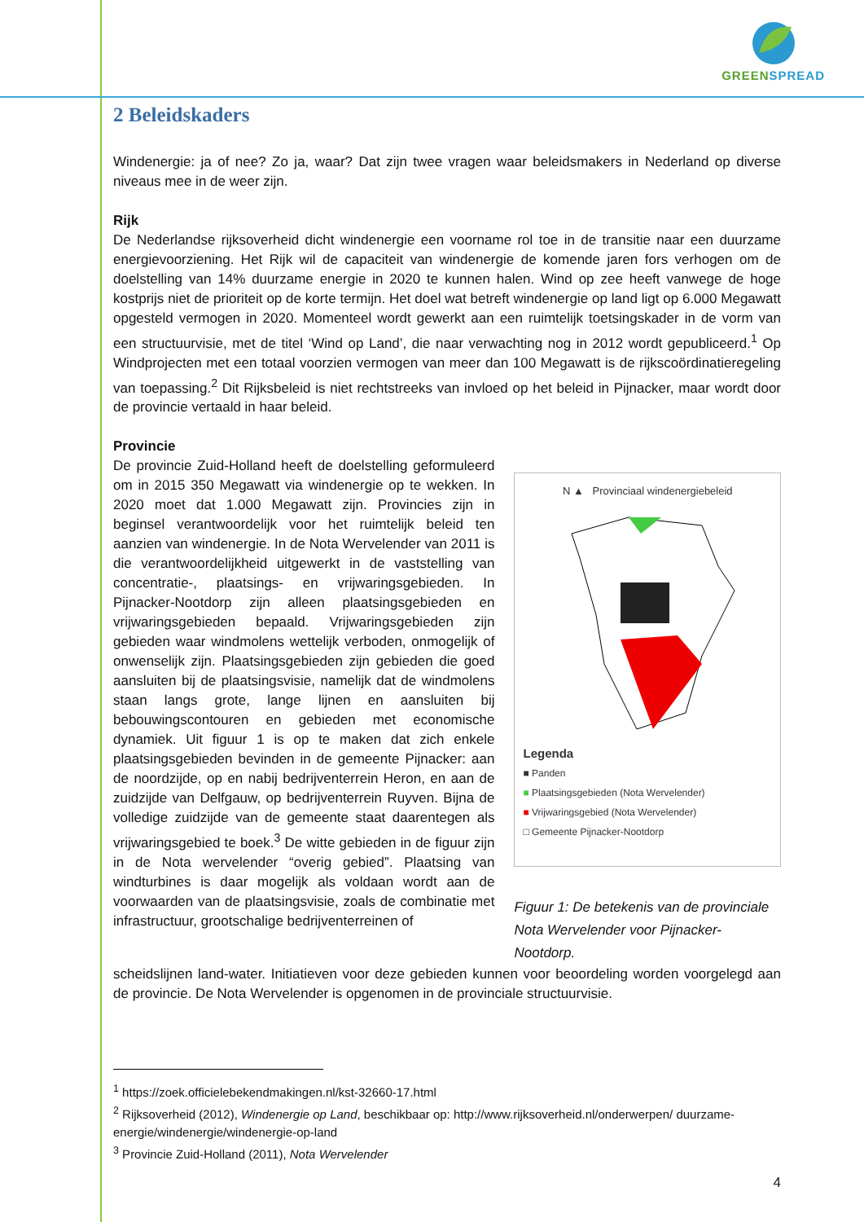GREEN SPREAD
2 Beleidskaders
Windenergie: ja of nee? Zo ja, waar? Dat zijn twee vragen waar beleidsmakers in Nederland op diverse niveaus mee in de weer zijn.
Rijk
De Nederlandse rijksoverheid dicht windenergie een voorname rol toe in de transitie naar een duurzame energievoorziening. Het Rijk wil de capaciteit van windenergie de komende jaren fors verhogen om de doelstelling van 14% duurzame energie in 2020 te kunnen halen. Wind op zee heeft vanwege de hoge kostprijs niet de prioriteit op de korte termijn. Het doel wat betreft windenergie op land ligt op 6.000 Megawatt opgesteld vermogen in 2020. Momenteel wordt gewerkt aan een ruimtelijk toetsingskader in de vorm van een structuurvisie, met de titel ‘Wind op Land’, die naar verwachting nog in 2012 wordt gepubliceerd.<sup>1</sup> Op Windprojecten met een totaal voorzien vermogen van meer dan 100 Megawatt is de rijkscoördinatieregeling van toepassing.<sup>2</sup> Dit Rijksbeleid is niet rechtstreeks van invloed op het beleid in Pijnacker, maar wordt door de provincie vertaald in haar beleid.
Provincie
De provincie Zuid-Holland heeft de doelstelling geformuleerd om in 2015 350 Megawatt via windenergie op te wekken. In 2020 moet dat 1.000 Megawatt zijn. Provincies zijn in beginsel verantwoordelijk voor het ruimtelijk beleid ten aanzien van windenergie. In de Nota Wervelender van 2011 is die verantwoordelijkheid uitgewerkt in de vaststelling van concentratie-, plaatsings- en vrijwaringsgebieden. In Pijnacker-Nootdorp zijn alleen plaatsingsgebieden en vrijwaringsgebieden bepaald. Vrijwaringsgebieden zijn gebieden waar windmolens wettelijk verboden, onmogelijk of onwenselijk zijn. Plaatsingsgebieden zijn gebieden die goed aansluiten bij de plaatsingsvisie, namelijk dat de windmolens staan langs grote, lange lijnen en aansluiten bij bebouwingscontouren en gebieden met economische dynamiek. Uit figuur 1 is op te maken dat zich enkele plaatsingsgebieden bevinden in de gemeente Pijnacker: aan de noordzijde, op en nabij bedrijventerrein Heron, en aan de zuidzijde van Delfgauw, op bedrijventerrein Ruyven. Bijna de volledige zuidzijde van de gemeente staat daarentegen als vrijwaringsgebied te boek.<sup>3</sup> De witte gebieden in de figuur zijn in de Nota wervelender “overig gebied”. Plaatsing van windturbines is daar mogelijk als voldaan wordt aan de voorwaarden van de plaatsingsvisie, zoals de combinatie met infrastructuur, grootschalige bedrijventerreinen of
N ▲ Provinciaal windenergiebeleid
Legenda
■ Panden
■ Plaatsingsgebieden (Nota Wervelender)
■ Vrijwaringsgebied (Nota Wervelender)
□ Gemeente Pijnacker-Nootdorp
Figuur 1: De betekenis van de provinciale Nota Wervelender voor Pijnacker-Nootdorp.
scheidslijnen land-water. Initiatieven voor deze gebieden kunnen voor beoordeling worden voorgelegd aan de provincie. De Nota Wervelender is opgenomen in de provinciale structuurvisie.
<sup>1</sup> https://zoek.officielebekendmakingen.nl/kst-32660-17.html
<sup>2</sup> Rijksoverheid (2012), Windenergie op Land, beschikbaar op: http://www.rijksoverheid.nl/onderwerpen/ duurzame-energie/windenergie/windenergie-op-land
<sup>3</sup> Provincie Zuid-Holland (2011), Nota Wervelender
4